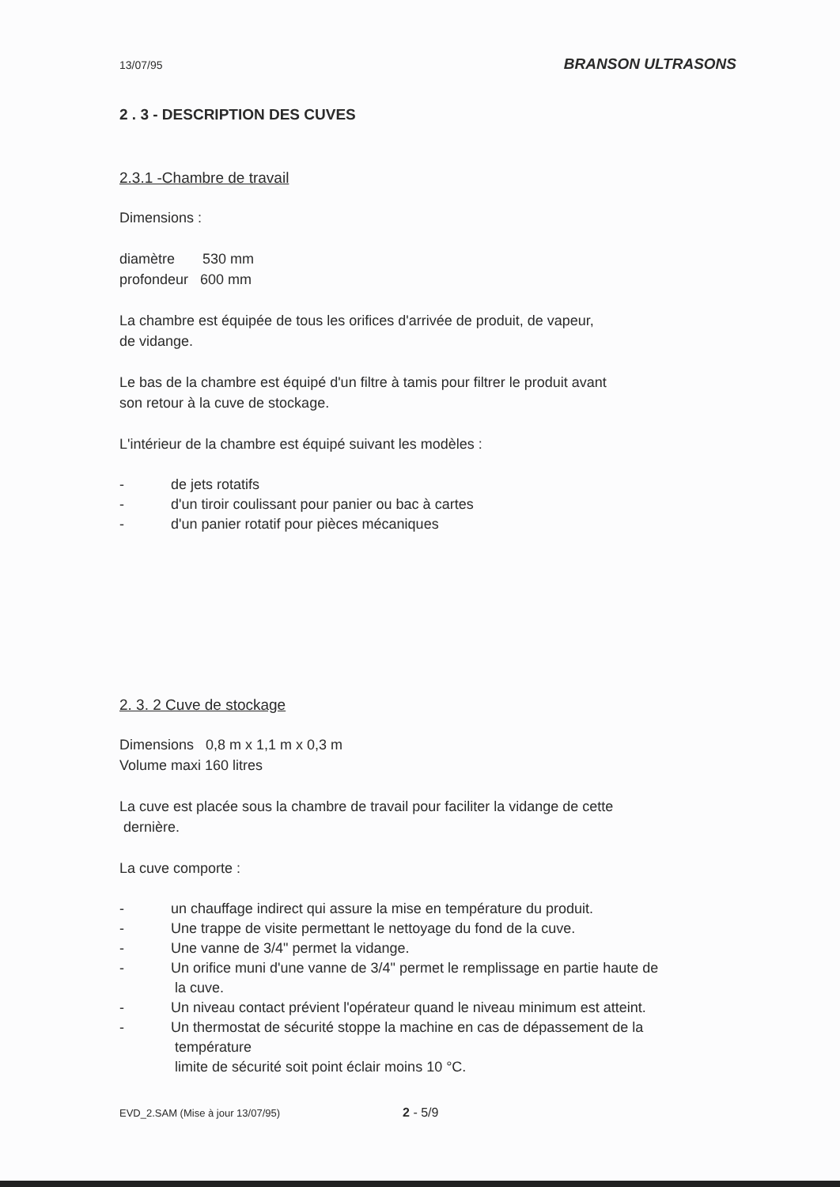13/07/95 BRANSON ULTRASONS
2 . 3 - DESCRIPTION DES CUVES
2.3.1 -Chambre de travail
Dimensions :
diamètre 530 mm
profondeur 600 mm
La chambre est équipée de tous les orifices d'arrivée de produit, de vapeur,
de vidange.
Le bas de la chambre est équipé d'un filtre à tamis pour filtrer le produit avant
son retour à la cuve de stockage.
L'intérieur de la chambre est équipé suivant les modèles :
- de jets rotatifs
- d'un tiroir coulissant pour panier ou bac à cartes
- d'un panier rotatif pour pièces mécaniques
2. 3. 2 Cuve de stockage
Dimensions 0,8 m x 1,1 m x 0,3 m
Volume maxi 160 litres
La cuve est placée sous la chambre de travail pour faciliter la vidange de cette
dernière.
La cuve comporte :
- un chauffage indirect qui assure la mise en température du produit.
- Une trappe de visite permettant le nettoyage du fond de la cuve.
- Une vanne de 3/4" permet la vidange.
- Un orifice muni d'une vanne de 3/4" permet le remplissage en partie haute de
la cuve.
- Un niveau contact prévient l'opérateur quand le niveau minimum est atteint.
- Un thermostat de sécurité stoppe la machine en cas de dépassement de la
température
limite de sécurité soit point éclair moins 10 °C.
EVD_2.SAM (Mise à jour 13/07/95) 2 - 5/9